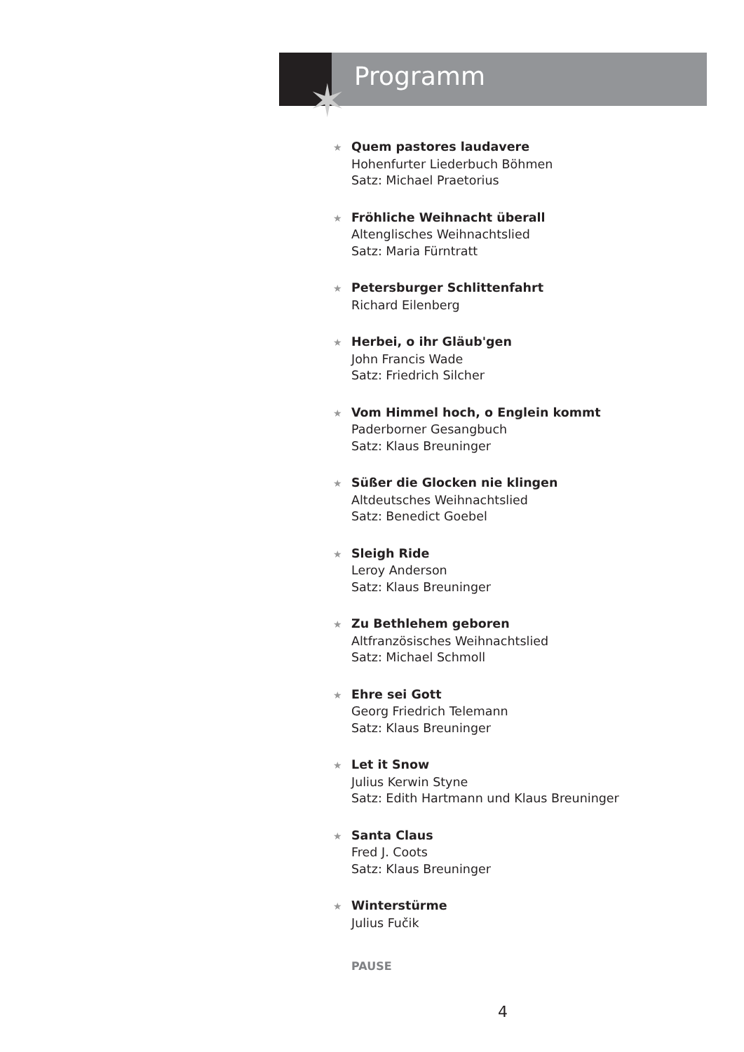✶
Programm
★ Quem pastores laudavere
Hohenfurter Liederbuch Böhmen
Satz: Michael Praetorius
★ Fröhliche Weihnacht überall
Altenglisches Weihnachtslied
Satz: Maria Fürntratt
★ Petersburger Schlittenfahrt
Richard Eilenberg
★ Herbei, o ihr Gläub'gen
John Francis Wade
Satz: Friedrich Silcher
★ Vom Himmel hoch, o Englein kommt
Paderborner Gesangbuch
Satz: Klaus Breuninger
★ Süßer die Glocken nie klingen
Altdeutsches Weihnachtslied
Satz: Benedict Goebel
★ Sleigh Ride
Leroy Anderson
Satz: Klaus Breuninger
★ Zu Bethlehem geboren
Altfranzösisches Weihnachtslied
Satz: Michael Schmoll
★ Ehre sei Gott
Georg Friedrich Telemann
Satz: Klaus Breuninger
★ Let it Snow
Julius Kerwin Styne
Satz: Edith Hartmann und Klaus Breuninger
★ Santa Claus
Fred J. Coots
Satz: Klaus Breuninger
★ Winterstürme
Julius Fučik
PAUSE
4